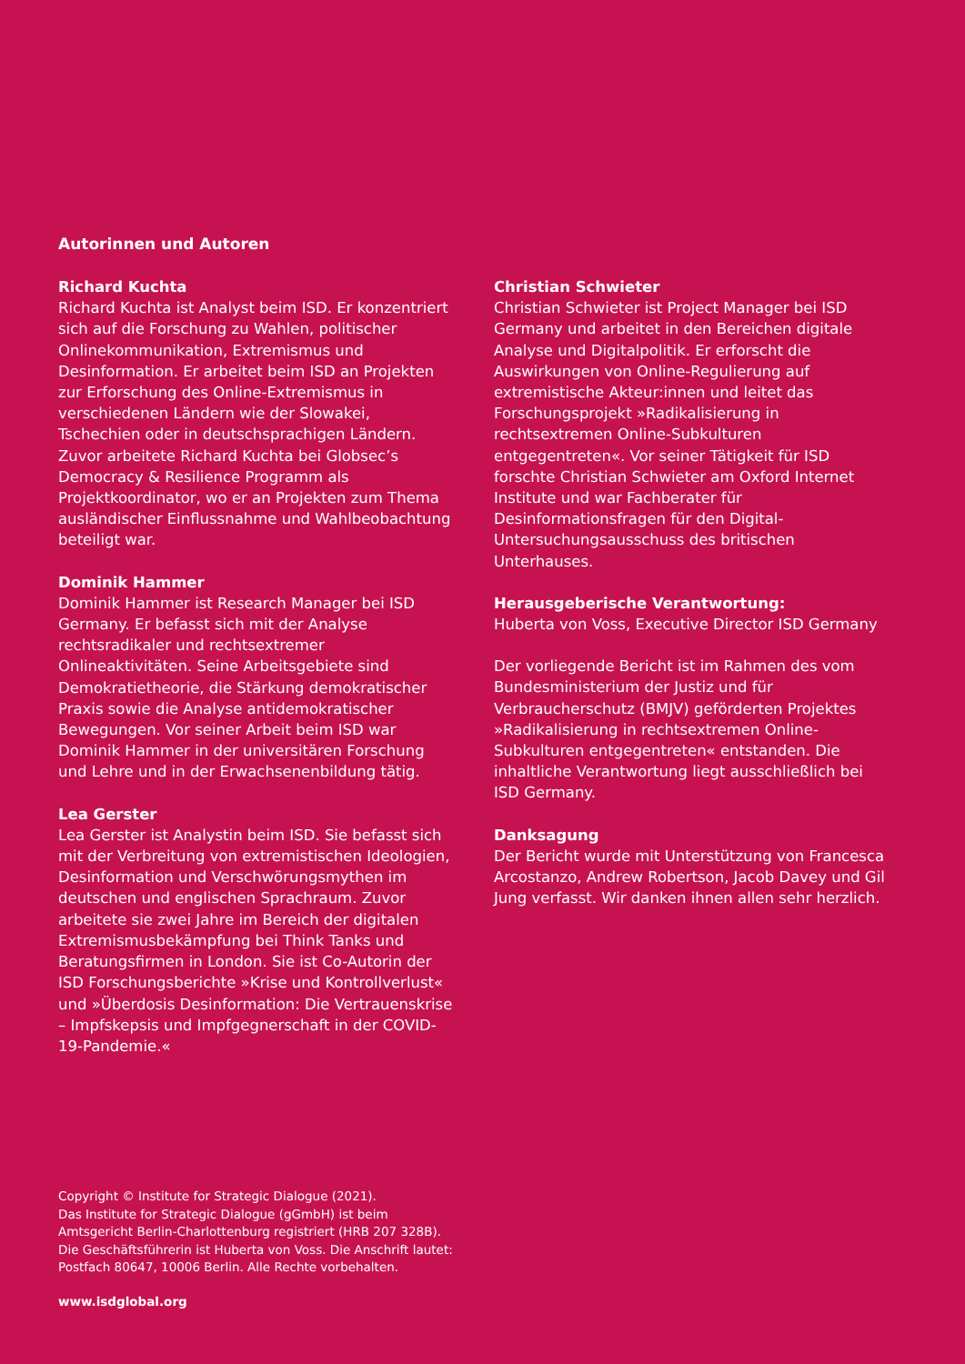Autorinnen und Autoren
Richard Kuchta
Richard Kuchta ist Analyst beim ISD. Er konzentriert sich auf die Forschung zu Wahlen, politischer Onlinekommunikation, Extremismus und Desinformation. Er arbeitet beim ISD an Projekten zur Erforschung des Online-Extremismus in verschiedenen Ländern wie der Slowakei, Tschechien oder in deutschsprachigen Ländern. Zuvor arbeitete Richard Kuchta bei Globsec’s Democracy & Resilience Programm als Projektkoordinator, wo er an Projekten zum Thema ausländischer Einflussnahme und Wahlbeobachtung beteiligt war.
Dominik Hammer
Dominik Hammer ist Research Manager bei ISD Germany. Er befasst sich mit der Analyse rechtsradikaler und rechtsextremer Onlineaktivitäten. Seine Arbeitsgebiete sind Demokratietheorie, die Stärkung demokratischer Praxis sowie die Analyse antidemokratischer Bewegungen. Vor seiner Arbeit beim ISD war Dominik Hammer in der universitären Forschung und Lehre und in der Erwachsenenbildung tätig.
Lea Gerster
Lea Gerster ist Analystin beim ISD. Sie befasst sich mit der Verbreitung von extremistischen Ideologien, Desinformation und Verschwörungsmythen im deutschen und englischen Sprachraum. Zuvor arbeitete sie zwei Jahre im Bereich der digitalen Extremismusbekämpfung bei Think Tanks und Beratungsfirmen in London. Sie ist Co-Autorin der ISD Forschungsberichte »Krise und Kontrollverlust« und »Überdosis Desinformation: Die Vertrauenskrise – Impfskepsis und Impfgegnerschaft in der COVID-19-Pandemie.«
Christian Schwieter
Christian Schwieter ist Project Manager bei ISD Germany und arbeitet in den Bereichen digitale Analyse und Digitalpolitik. Er erforscht die Auswirkungen von Online-Regulierung auf extremistische Akteur:innen und leitet das Forschungsprojekt »Radikalisierung in rechtsextremen Online-Subkulturen entgegentreten«. Vor seiner Tätigkeit für ISD forschte Christian Schwieter am Oxford Internet Institute und war Fachberater für Desinformationsfragen für den Digital-Untersuchungsausschuss des britischen Unterhauses.
Herausgeberische Verantwortung:
Huberta von Voss, Executive Director ISD Germany
Der vorliegende Bericht ist im Rahmen des vom Bundesministerium der Justiz und für Verbraucherschutz (BMJV) geförderten Projektes »Radikalisierung in rechtsextremen Online-Subkulturen entgegentreten« entstanden. Die inhaltliche Verantwortung liegt ausschließlich bei ISD Germany.
Danksagung
Der Bericht wurde mit Unterstützung von Francesca Arcostanzo, Andrew Robertson, Jacob Davey und Gil Jung verfasst. Wir danken ihnen allen sehr herzlich.
Copyright © Institute for Strategic Dialogue (2021).
Das Institute for Strategic Dialogue (gGmbH) ist beim
Amtsgericht Berlin-Charlottenburg registriert (HRB 207 328B).
Die Geschäftsführerin ist Huberta von Voss. Die Anschrift lautet:
Postfach 80647, 10006 Berlin. Alle Rechte vorbehalten.
www.isdglobal.org